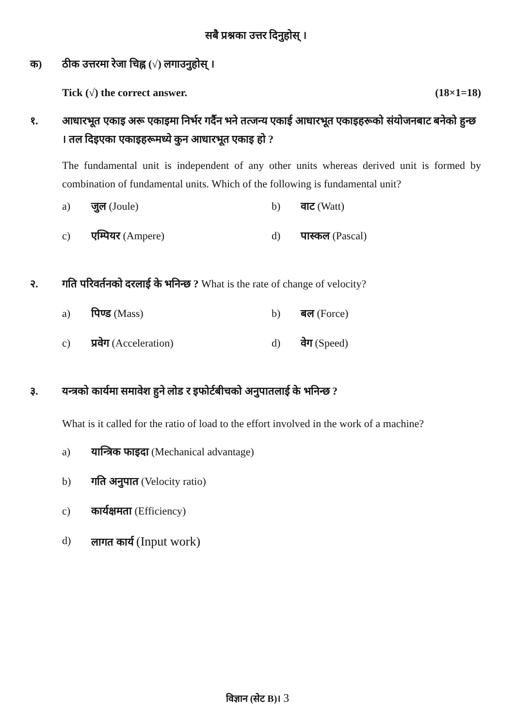सबै प्रश्नका उत्तर दिनुहोस् ।
क) ठीक उत्तरमा रेजा चिह्न (√) लगाउनुहोस् ।
Tick (√) the correct answer. (18×1=18)
१. आधारभूत एकाइ अरू एकाइमा निर्भर गर्दैन भने तत्जन्य एकाई आधारभूत एकाइहरूको संयोजनबाट बनेको हुन्छ । तल दिइएका एकाइहरूमध्ये कुन आधारभूत एकाइ हो ?
The fundamental unit is independent of any other units whereas derived unit is formed by combination of fundamental units. Which of the following is fundamental unit?
a) जुल (Joule) b) वाट (Watt)
c) एम्पियर (Ampere) d) पास्कल (Pascal)
२. गति परिवर्तनको दरलाई के भनिन्छ ? What is the rate of change of velocity?
a) पिण्ड (Mass) b) बल (Force)
c) प्रवेग (Acceleration) d) वेग (Speed)
३. यन्त्रको कार्यमा समावेश हुने लोड र इफोर्टबीचको अनुपातलाई के भनिन्छ ?
What is it called for the ratio of load to the effort involved in the work of a machine?
a) यान्त्रिक फाइदा (Mechanical advantage)
b) गति अनुपात (Velocity ratio)
c) कार्यक्षमता (Efficiency)
d) लागत कार्य (Input work)
विज्ञान (सेट B)। 3